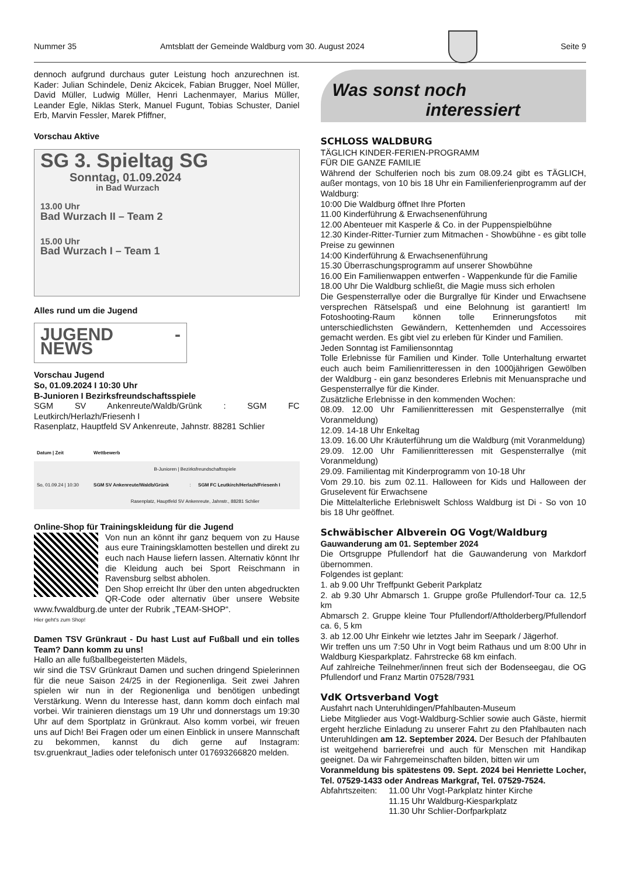Nummer 35 Amtsblatt der Gemeinde Waldburg vom 30. August 2024 Seite 9
dennoch aufgrund durchaus guter Leistung hoch anzurechnen ist. Kader: Julian Schindele, Deniz Akcicek, Fabian Brugger, Noel Müller, David Müller, Ludwig Müller, Henri Lachenmayer, Marius Müller, Leander Egle, Niklas Sterk, Manuel Fugunt, Tobias Schuster, Daniel Erb, Marvin Fessler, Marek Pfiffner,
Vorschau Aktive
SG 3. Spieltag SG
Sonntag, 01.09.2024
in Bad Wurzach
13.00 Uhr
Bad Wurzach II – Team 2
15.00 Uhr
Bad Wurzach I – Team 1
Alles rund um die Jugend
JUGEND - NEWS
Vorschau Jugend
So, 01.09.2024 I 10:30 Uhr
B-Junioren I Bezirksfreundschaftsspiele
SGM SV Ankenreute/Waldb/Grünk : SGM FC Leutkirch/Herlazh/Friesenh I
Rasenplatz, Hauptfeld SV Ankenreute, Jahnstr. 88281 Schlier
| Datum / Zeit | Wettbewerb | | |
| --- | --- | --- | --- |
| So, 01.09.24 / 10:30 | B-Junioren / Bezirksfreundschaftsspiele | | |
| | SGM SV Ankenreute/Waldb/Grünk | : | SGM FC Leutkirch/Herlazh/Friesenh I |
| | Rasenplatz, Hauptfeld SV Ankenreute, Jahnstr., 88281 Schlier | | |
Online-Shop für Trainingskleidung für die Jugend
Von nun an könnt ihr ganz bequem von zu Hause aus eure Trainingsklamotten bestellen und direkt zu euch nach Hause liefern lassen. Alternativ könnt Ihr die Kleidung auch bei Sport Reischmann in Ravensburg selbst abholen.
Den Shop erreicht Ihr über den unten abgedruckten QR-Code oder alternativ über unsere Website www.fvwaldburg.de unter der Rubrik „TEAM-SHOP“.
Hier geht's zum Shop!
Damen TSV Grünkraut - Du hast Lust auf Fußball und ein tolles Team? Dann komm zu uns!
Hallo an alle fußballbegeisterten Mädels,
wir sind die TSV Grünkraut Damen und suchen dringend Spielerinnen für die neue Saison 24/25 in der Regionenliga. Seit zwei Jahren spielen wir nun in der Regionenliga und benötigen unbedingt Verstärkung. Wenn du Interesse hast, dann komm doch einfach mal vorbei. Wir trainieren dienstags um 19 Uhr und donnerstags um 19:30 Uhr auf dem Sportplatz in Grünkraut. Also komm vorbei, wir freuen uns auf Dich! Bei Fragen oder um einen Einblick in unsere Mannschaft zu bekommen, kannst du dich gerne auf Instagram: tsv.gruenkraut_ladies oder telefonisch unter 017693266820 melden.
Was sonst noch
interessiert
SCHLOSS WALDBURG
TÄGLICH KINDER-FERIEN-PROGRAMM
FÜR DIE GANZE FAMILIE
Während der Schulferien noch bis zum 08.09.24 gibt es TÄGLICH, außer montags, von 10 bis 18 Uhr ein Familienferienprogramm auf der Waldburg:
10:00 Die Waldburg öffnet Ihre Pforten
11.00 Kinderführung & Erwachsenenführung
12.00 Abenteuer mit Kasperle & Co. in der Puppenspielbühne
12.30 Kinder-Ritter-Turnier zum Mitmachen - Showbühne - es gibt tolle Preise zu gewinnen
14:00 Kinderführung & Erwachsenenführung
15.30 Überraschungsprogramm auf unserer Showbühne
16.00 Ein Familienwappen entwerfen - Wappenkunde für die Familie
18.00 Uhr Die Waldburg schließt, die Magie muss sich erholen
Die Gespensterrallye oder die Burgrallye für Kinder und Erwachsene versprechen Rätselspaß und eine Belohnung ist garantiert! Im Fotoshooting-Raum können tolle Erinnerungsfotos mit unterschiedlichsten Gewändern, Kettenhemden und Accessoires gemacht werden. Es gibt viel zu erleben für Kinder und Familien.
Jeden Sonntag ist Familiensonntag
Tolle Erlebnisse für Familien und Kinder. Tolle Unterhaltung erwartet euch auch beim Familienritteressen in den 1000jährigen Gewölben der Waldburg - ein ganz besonderes Erlebnis mit Menuansprache und Gespensterrallye für die Kinder.
Zusätzliche Erlebnisse in den kommenden Wochen:
08.09. 12.00 Uhr Familienritteressen mit Gespensterrallye (mit Voranmeldung)
12.09. 14-18 Uhr Enkeltag
13.09. 16.00 Uhr Kräuterführung um die Waldburg (mit Voranmeldung)
29.09. 12.00 Uhr Familienritteressen mit Gespensterrallye (mit Voranmeldung)
29.09. Familientag mit Kinderprogramm von 10-18 Uhr
Vom 29.10. bis zum 02.11. Halloween for Kids und Halloween der Gruselevent für Erwachsene
Die Mittelalterliche Erlebniswelt Schloss Waldburg ist Di - So von 10 bis 18 Uhr geöffnet.
Schwäbischer Albverein OG Vogt/Waldburg
Gauwanderung am 01. September 2024
Die Ortsgruppe Pfullendorf hat die Gauwanderung von Markdorf übernommen.
Folgendes ist geplant:
1. ab 9.00 Uhr Treffpunkt Geberit Parkplatz
2. ab 9.30 Uhr Abmarsch 1. Gruppe große Pfullendorf-Tour ca. 12,5 km
Abmarsch 2. Gruppe kleine Tour Pfullendorf/Aftholderberg/Pfullendorf ca. 6, 5 km
3. ab 12.00 Uhr Einkehr wie letztes Jahr im Seepark / Jägerhof.
Wir treffen uns um 7:50 Uhr in Vogt beim Rathaus und um 8:00 Uhr in Waldburg Kiesparkplatz. Fahrstrecke 68 km einfach.
Auf zahlreiche Teilnehmer/innen freut sich der Bodenseegau, die OG Pfullendorf und Franz Martin 07528/7931
VdK Ortsverband Vogt
Ausfahrt nach Unteruhldingen/Pfahlbauten-Museum
Liebe Mitglieder aus Vogt-Waldburg-Schlier sowie auch Gäste, hiermit ergeht herzliche Einladung zu unserer Fahrt zu den Pfahlbauten nach Unteruhldingen am 12. September 2024. Der Besuch der Pfahlbauten ist weitgehend barrierefrei und auch für Menschen mit Handikap geeignet. Da wir Fahrgemeinschaften bilden, bitten wir um
Voranmeldung bis spätestens 09. Sept. 2024 bei Henriette Locher, Tel. 07529-1433 oder Andreas Markgraf, Tel. 07529-7524.
| Abfahrtszeiten: | 11.00 Uhr Vogt-Parkplatz hinter Kirche 11.15 Uhr Waldburg-Kiesparkplatz 11.30 Uhr Schlier-Dorfparkplatz |